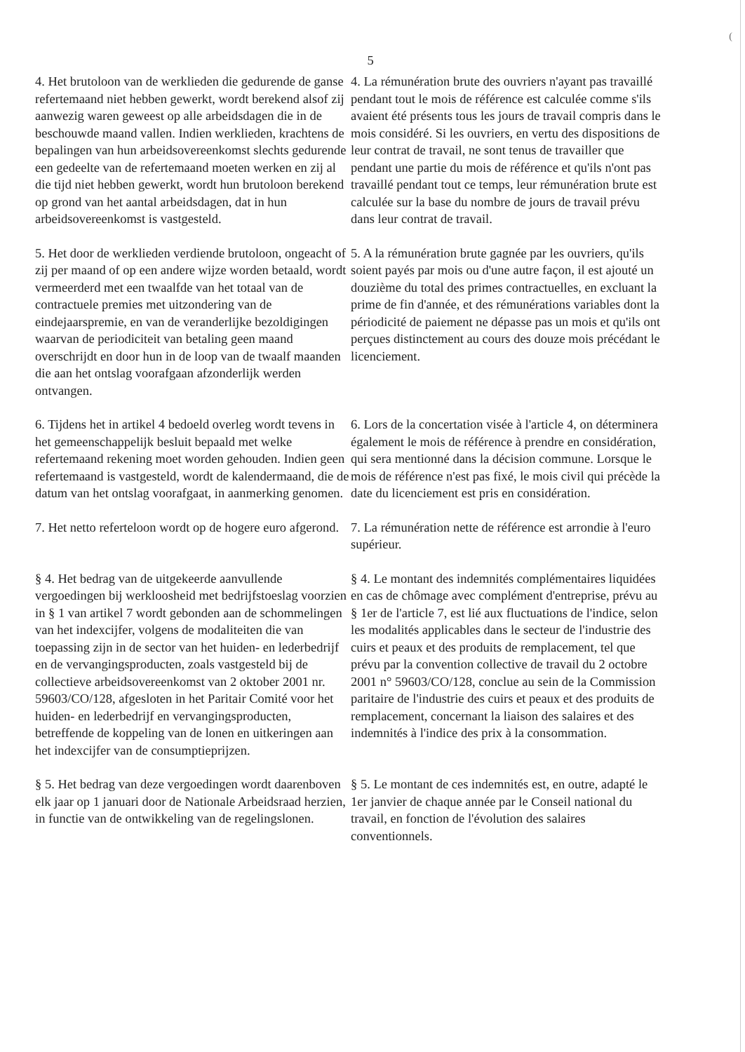(
5
4. Het brutoloon van de werklieden die gedurende de ganse refertemaand niet hebben gewerkt, wordt berekend alsof zij aanwezig waren geweest op alle arbeidsdagen die in de beschouwde maand vallen. Indien werklieden, krachtens de bepalingen van hun arbeidsovereenkomst slechts gedurende een gedeelte van de refertemaand moeten werken en zij al die tijd niet hebben gewerkt, wordt hun brutoloon berekend op grond van het aantal arbeidsdagen, dat in hun arbeidsovereenkomst is vastgesteld.
4. La rémunération brute des ouvriers n'ayant pas travaillé pendant tout le mois de référence est calculée comme s'ils avaient été présents tous les jours de travail compris dans le mois considéré. Si les ouvriers, en vertu des dispositions de leur contrat de travail, ne sont tenus de travailler que pendant une partie du mois de référence et qu'ils n'ont pas travaillé pendant tout ce temps, leur rémunération brute est calculée sur la base du nombre de jours de travail prévu dans leur contrat de travail.
5. Het door de werklieden verdiende brutoloon, ongeacht of zij per maand of op een andere wijze worden betaald, wordt vermeerderd met een twaalfde van het totaal van de contractuele premies met uitzondering van de eindejaarspremie, en van de veranderlijke bezoldigingen waarvan de periodiciteit van betaling geen maand overschrijdt en door hun in de loop van de twaalf maanden die aan het ontslag voorafgaan afzonderlijk werden ontvangen.
5. A la rémunération brute gagnée par les ouvriers, qu'ils soient payés par mois ou d'une autre façon, il est ajouté un douzième du total des primes contractuelles, en excluant la prime de fin d'année, et des rémunérations variables dont la périodicité de paiement ne dépasse pas un mois et qu'ils ont perçues distinctement au cours des douze mois précédant le licenciement.
6. Tijdens het in artikel 4 bedoeld overleg wordt tevens in het gemeenschappelijk besluit bepaald met welke refertemaand rekening moet worden gehouden. Indien geen refertemaand is vastgesteld, wordt de kalendermaand, die de datum van het ontslag voorafgaat, in aanmerking genomen.
6. Lors de la concertation visée à l'article 4, on déterminera également le mois de référence à prendre en considération, qui sera mentionné dans la décision commune. Lorsque le mois de référence n'est pas fixé, le mois civil qui précède la date du licenciement est pris en considération.
7. Het netto referteloon wordt op de hogere euro afgerond.
7. La rémunération nette de référence est arrondie à l'euro supérieur.
§ 4. Het bedrag van de uitgekeerde aanvullende vergoedingen bij werkloosheid met bedrijfstoeslag voorzien in § 1 van artikel 7 wordt gebonden aan de schommelingen van het indexcijfer, volgens de modaliteiten die van toepassing zijn in de sector van het huiden- en lederbedrijf en de vervangingsproducten, zoals vastgesteld bij de collectieve arbeidsovereenkomst van 2 oktober 2001 nr. 59603/CO/128, afgesloten in het Paritair Comité voor het huiden- en lederbedrijf en vervangingsproducten, betreffende de koppeling van de lonen en uitkeringen aan het indexcijfer van de consumptieprijzen.
§ 4. Le montant des indemnités complémentaires liquidées en cas de chômage avec complément d'entreprise, prévu au § 1er de l'article 7, est lié aux fluctuations de l'indice, selon les modalités applicables dans le secteur de l'industrie des cuirs et peaux et des produits de remplacement, tel que prévu par la convention collective de travail du 2 octobre 2001 n° 59603/CO/128, conclue au sein de la Commission paritaire de l'industrie des cuirs et peaux et des produits de remplacement, concernant la liaison des salaires et des indemnités à l'indice des prix à la consommation.
§ 5. Het bedrag van deze vergoedingen wordt daarenboven elk jaar op 1 januari door de Nationale Arbeidsraad herzien, in functie van de ontwikkeling van de regelingslonen.
§ 5. Le montant de ces indemnités est, en outre, adapté le 1er janvier de chaque année par le Conseil national du travail, en fonction de l'évolution des salaires conventionnels.